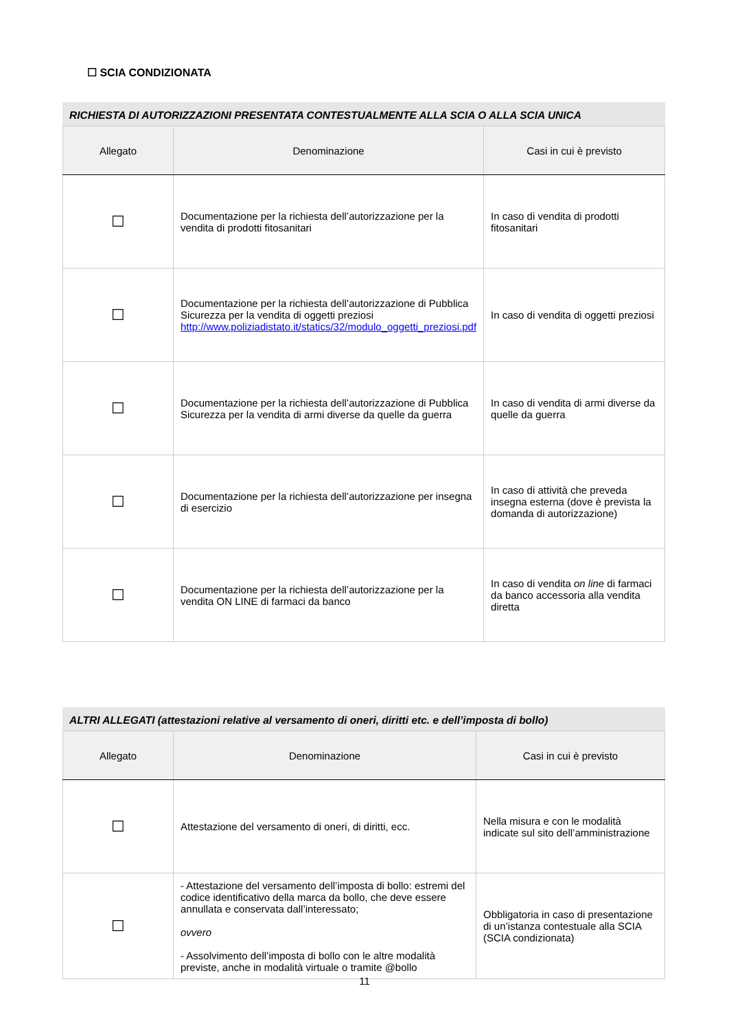☐ SCIA CONDIZIONATA
RICHIESTA DI AUTORIZZAZIONI PRESENTATA CONTESTUALMENTE ALLA SCIA O ALLA SCIA UNICA
| Allegato | Denominazione | Casi in cui è previsto |
| --- | --- | --- |
| ☐ | Documentazione per la richiesta dell’autorizzazione per la vendita di prodotti fitosanitari | In caso di vendita di prodotti fitosanitari |
| ☐ | Documentazione per la richiesta dell’autorizzazione di Pubblica Sicurezza per la vendita di oggetti preziosi http://www.poliziadistato.it/statics/32/modulo_oggetti_preziosi.pdf | In caso di vendita di oggetti preziosi |
| ☐ | Documentazione per la richiesta dell’autorizzazione di Pubblica Sicurezza per la vendita di armi diverse da quelle da guerra | In caso di vendita di armi diverse da quelle da guerra |
| ☐ | Documentazione per la richiesta dell’autorizzazione per insegna di esercizio | In caso di attività che preveda insegna esterna (dove è prevista la domanda di autorizzazione) |
| ☐ | Documentazione per la richiesta dell’autorizzazione per la vendita ON LINE di farmaci da banco | In caso di vendita on line di farmaci da banco accessoria alla vendita diretta |
ALTRI ALLEGATI (attestazioni relative al versamento di oneri, diritti etc. e dell’imposta di bollo)
| Allegato | Denominazione | Casi in cui è previsto |
| --- | --- | --- |
| ☐ | Attestazione del versamento di oneri, di diritti, ecc. | Nella misura e con le modalità indicate sul sito dell’amministrazione |
| ☐ | - Attestazione del versamento dell’imposta di bollo: estremi del codice identificativo della marca da bollo, che deve essere annullata e conservata dall’interessato; ovvero - Assolvimento dell’imposta di bollo con le altre modalità previste, anche in modalità virtuale o tramite @bollo | Obbligatoria in caso di presentazione di un’istanza contestuale alla SCIA (SCIA condizionata) |
11